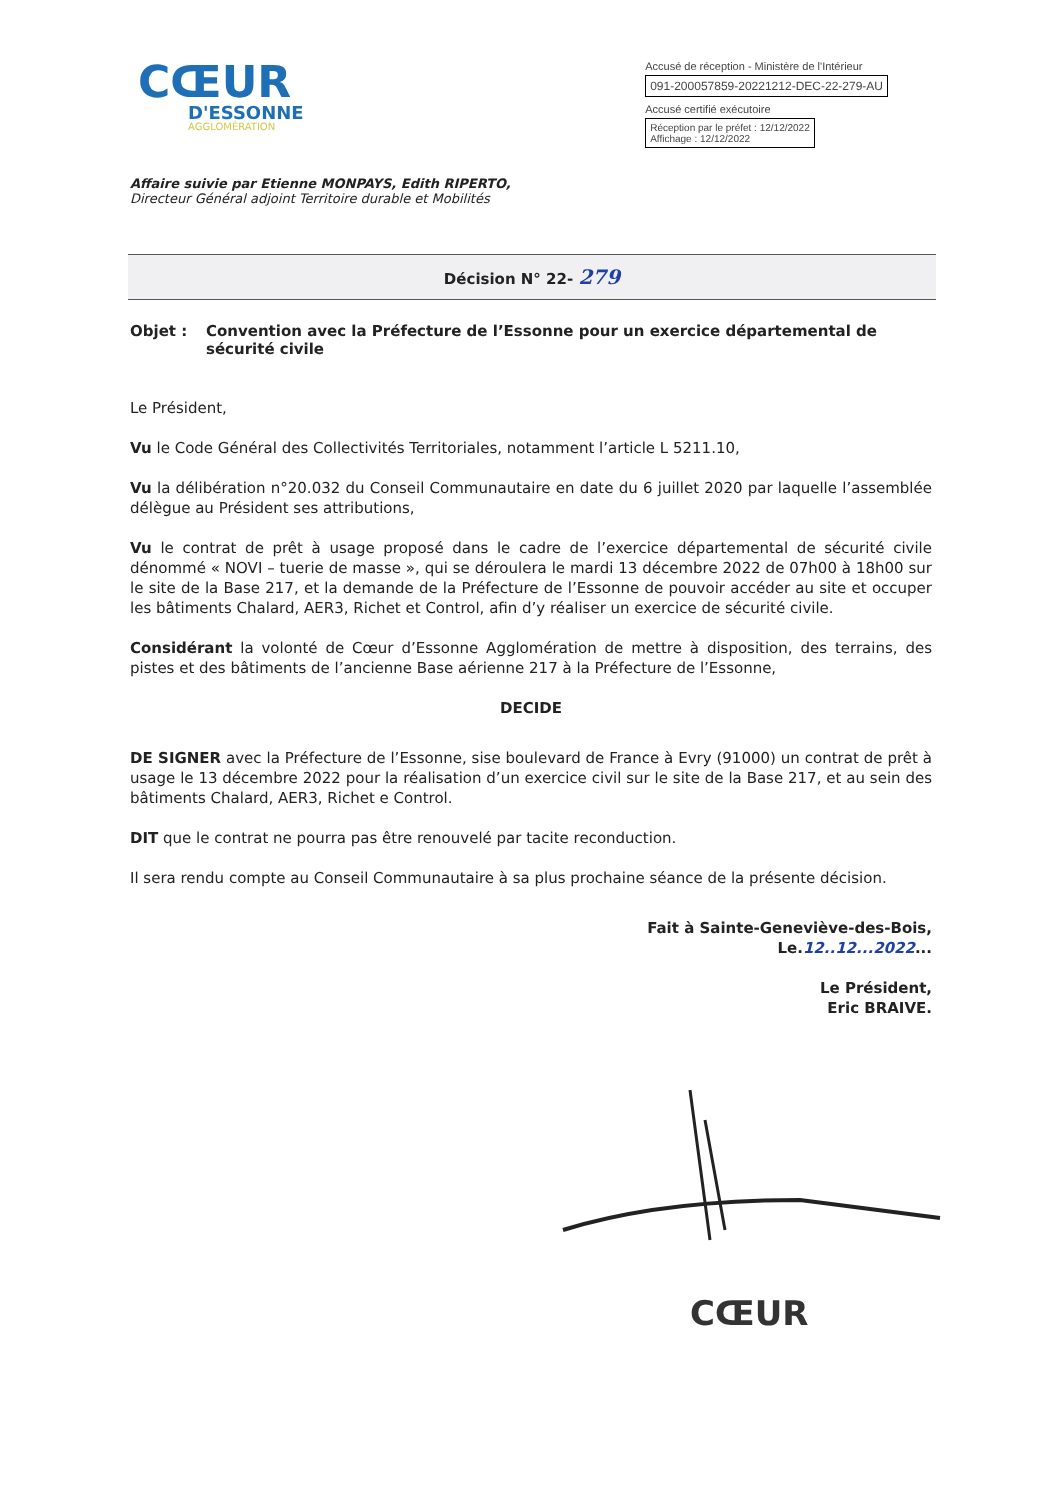CŒUR
D'ESSONNE
AGGLOMÉRATION
Accusé de réception - Ministère de l'Intérieur
091-200057859-20221212-DEC-22-279-AU
Accusé certifié exécutoire
Réception par le préfet : 12/12/2022
Affichage : 12/12/2022
Affaire suivie par Etienne MONPAYS, Edith RIPERTO,
Directeur Général adjoint Territoire durable et Mobilités
Décision N° 22- 279
Objet : Convention avec la Préfecture de l’Essonne pour un exercice départemental de sécurité civile
Le Président,
Vu le Code Général des Collectivités Territoriales, notamment l’article L 5211.10,
Vu la délibération n°20.032 du Conseil Communautaire en date du 6 juillet 2020 par laquelle l’assemblée délègue au Président ses attributions,
Vu le contrat de prêt à usage proposé dans le cadre de l’exercice départemental de sécurité civile dénommé « NOVI – tuerie de masse », qui se déroulera le mardi 13 décembre 2022 de 07h00 à 18h00 sur le site de la Base 217, et la demande de la Préfecture de l’Essonne de pouvoir accéder au site et occuper les bâtiments Chalard, AER3, Richet et Control, afin d’y réaliser un exercice de sécurité civile.
Considérant la volonté de Cœur d’Essonne Agglomération de mettre à disposition, des terrains, des pistes et des bâtiments de l’ancienne Base aérienne 217 à la Préfecture de l’Essonne,
DECIDE
DE SIGNER avec la Préfecture de l’Essonne, sise boulevard de France à Evry (91000) un contrat de prêt à usage le 13 décembre 2022 pour la réalisation d’un exercice civil sur le site de la Base 217, et au sein des bâtiments Chalard, AER3, Richet e Control.
DIT que le contrat ne pourra pas être renouvelé par tacite reconduction.
Il sera rendu compte au Conseil Communautaire à sa plus prochaine séance de la présente décision.
Fait à Sainte-Geneviève-des-Bois,
Le.12..12...2022...
Le Président,
Eric BRAIVE.
CŒUR